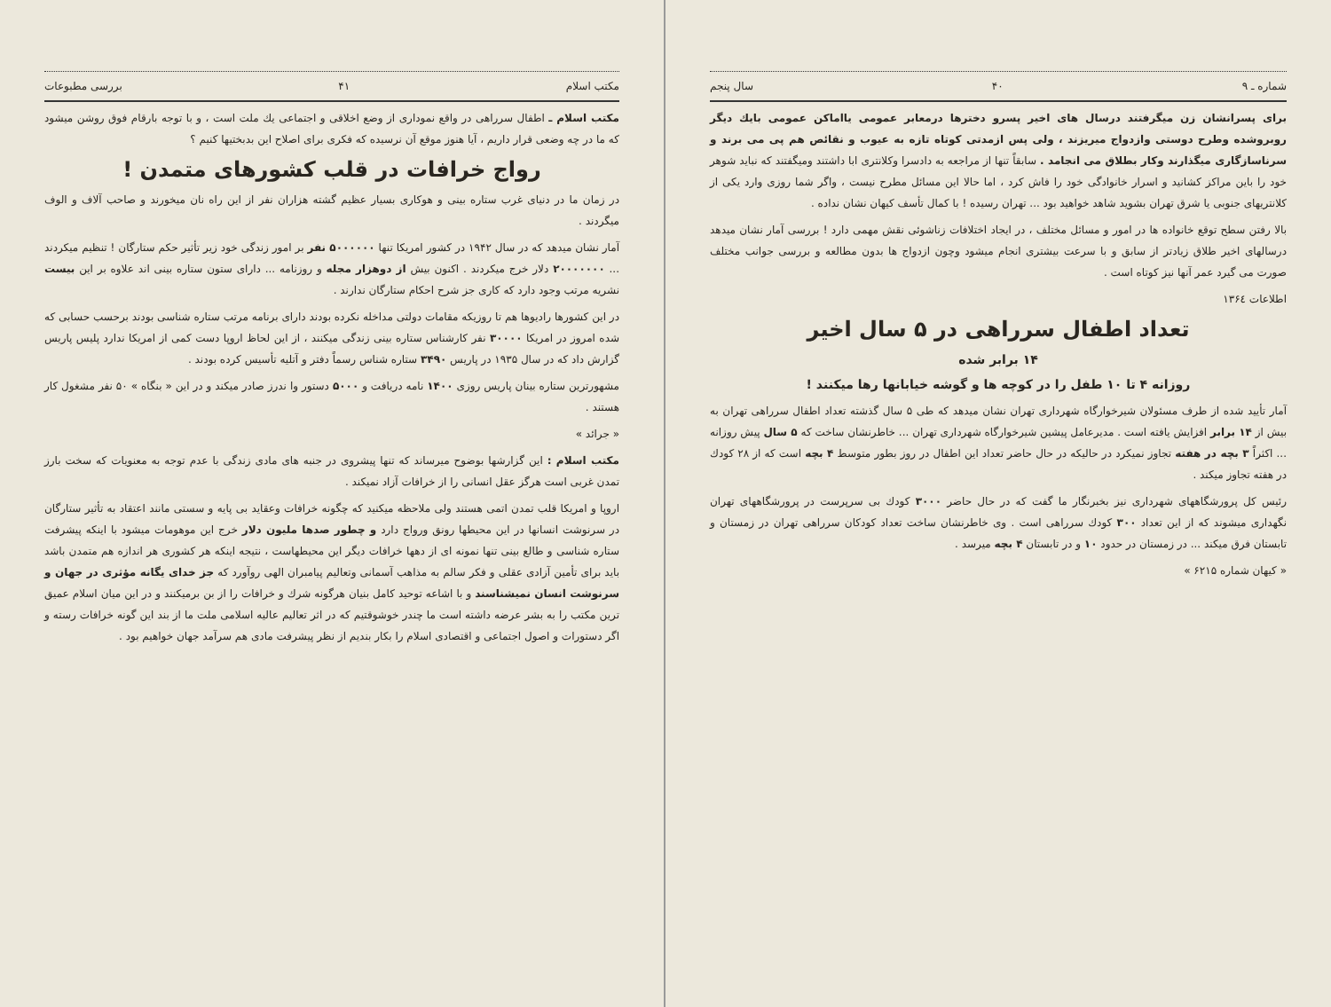شماره ـ ۹ ۴۰ سال پنجم
برای پسرانشان زن میگرفتند درسال های اخیر پسرو دخترها درمعابر عمومی یااماکن عمومی بایك دیگر روبروشده وطرح دوستی وازدواج میریزند ، ولی پس ازمدتی کوتاه تازه به عیوب و نقائص هم پی می برند و سرناسازگاری میگذارند وکار بطلاق می انجامد . سابقاً تنها از مراجعه به دادسرا وکلانتری ابا داشتند ومیگفتند که نباید شوهر خود را باین مراکز کشانید و اسرار خانوادگی خود را فاش کرد ، اما حالا این مسائل مطرح نیست ، واگر شما روزی وارد یکی از کلانتریهای جنوبی یا شرق تهران بشوید شاهد خواهید بود ... تهران رسیده ! با کمال تأسف کیهان نشان نداده .
بالا رفتن سطح توقع خانواده ها در امور و مسائل مختلف ، در ایجاد اختلافات زناشوئی نقش مهمی دارد ! بررسی آمار نشان میدهد درسالهای اخیر طلاق زیادتر از سابق و با سرعت بیشتری انجام میشود وچون ازدواج ها بدون مطالعه و بررسی جوانب مختلف صورت می گیرد عمر آنها نیز کوتاه است .
اطلاعات ۱۳۶٤
تعداد اطفال سرراهی در ۵ سال اخیر
۱۴ برابر شده
روزانه ۴ تا ۱۰ طفل را در کوچه ها و گوشه خیابانها رها میکنند !
آمار تأیید شده از طرف مسئولان شیرخوارگاه شهرداری تهران نشان میدهد که طی ۵ سال گذشته تعداد اطفال سرراهی تهران به بیش از ۱۴ برابر افزایش یافته است . مدیرعامل پیشین شیرخوارگاه شهرداری تهران ... خاطرنشان ساخت که ۵ سال پیش روزانه ... اکثراً ۳ بچه در هفته تجاوز نمیکرد در حالیکه در حال حاضر تعداد این اطفال در روز بطور متوسط ۴ بچه است که از ۲۸ کودك در هفته تجاوز میکند .
رئیس کل پرورشگاههای شهرداری نیز بخبرنگار ما گفت که در حال حاضر ۳۰۰۰ کودك بی سرپرست در پرورشگاههای تهران نگهداری میشوند که از این تعداد ۳۰۰ کودك سرراهی است . وی خاطرنشان ساخت تعداد کودکان سرراهی تهران در زمستان و تابستان فرق میکند ... در زمستان در حدود ۱۰ و در تابستان ۴ بچه میرسد .
« کیهان شماره ۶۲۱۵ »
مکتب اسلام ۴۱ بررسی مطبوعات
مکتب اسلام ـ اطفال سرراهی در واقع نموداری از وضع اخلاقی و اجتماعی یك ملت است ، و با توجه بارقام فوق روشن میشود که ما در چه وضعی قرار داریم ، آیا هنوز موقع آن نرسیده که فکری برای اصلاح این بدبختیها کنیم ؟
رواج خرافات در قلب کشورهای متمدن !
در زمان ما در دنیای غرب ستاره بینی و هوکاری بسیار عظیم گشته هزاران نفر از این راه نان میخورند و صاحب آلاف و الوف میگردند .
آمار نشان میدهد که در سال ۱۹۴۲ در کشور امریکا تنها ۵۰۰۰۰۰۰ نفر بر امور زندگی خود زیر تأثیر حکم ستارگان ! تنظیم میکردند ... ۲۰۰۰۰۰۰۰ دلار خرج میکردند . اکنون بیش از دوهزار مجله و روزنامه ... دارای ستون ستاره بینی اند علاوه بر این بیست نشریه مرتب وجود دارد که کاری جز شرح احکام ستارگان ندارند .
در این کشورها رادیوها هم تا روزیکه مقامات دولتی مداخله نکرده بودند دارای برنامه مرتب ستاره شناسی بودند برحسب حسابی که شده امروز در امریکا ۳۰۰۰۰ نفر کارشناس ستاره بینی زندگی میکنند ، از این لحاظ اروپا دست کمی از امریکا ندارد پلیس پاریس گزارش داد که در سال ۱۹۳۵ در پاریس ۳۴۹۰ ستاره شناس رسماً دفتر و آتلیه تأسیس کرده بودند .
مشهورترین ستاره بینان پاریس روزی ۱۴۰۰ نامه دریافت و ۵۰۰۰ دستور وا ندرز صادر میکند و در این « بنگاه » ۵۰ نفر مشغول کار هستند .
« جرائد »
مکتب اسلام : این گزارشها بوضوح میرساند که تنها پیشروی در جنبه های مادی زندگی با عدم توجه به معنویات که سخت بارز تمدن غربی است هرگز عقل انسانی را از خرافات آزاد نمیکند .
اروپا و امریکا قلب تمدن اتمی هستند ولی ملاحظه میکنید که چگونه خرافات وعقاید بی پایه و سستی مانند اعتقاد به تأثیر ستارگان در سرنوشت انسانها در این محیطها رونق ورواج دارد و چطور صدها ملیون دلار خرج این موهومات میشود با اینکه پیشرفت ستاره شناسی و طالع بینی تنها نمونه ای از دهها خرافات دیگر این محیطهاست ، نتیجه اینکه هر کشوری هر اندازه هم متمدن باشد باید برای تأمین آزادی عقلی و فکر سالم به مذاهب آسمانی وتعالیم پیامبران الهی روآورد که جز خدای یگانه مؤثری در جهان و سرنوشت انسان نمیشناسند و با اشاعه توحید کامل بنیان هرگونه شرك و خرافات را از بن برمیکنند و در این میان اسلام عمیق ترین مکتب را به بشر عرضه داشته است ما چندر خوشوقتیم که در اثر تعالیم عالیه اسلامی ملت ما از بند این گونه خرافات رسته و اگر دستورات و اصول اجتماعی و اقتصادی اسلام را بکار بندیم از نظر پیشرفت مادی هم سرآمد جهان خواهیم بود .